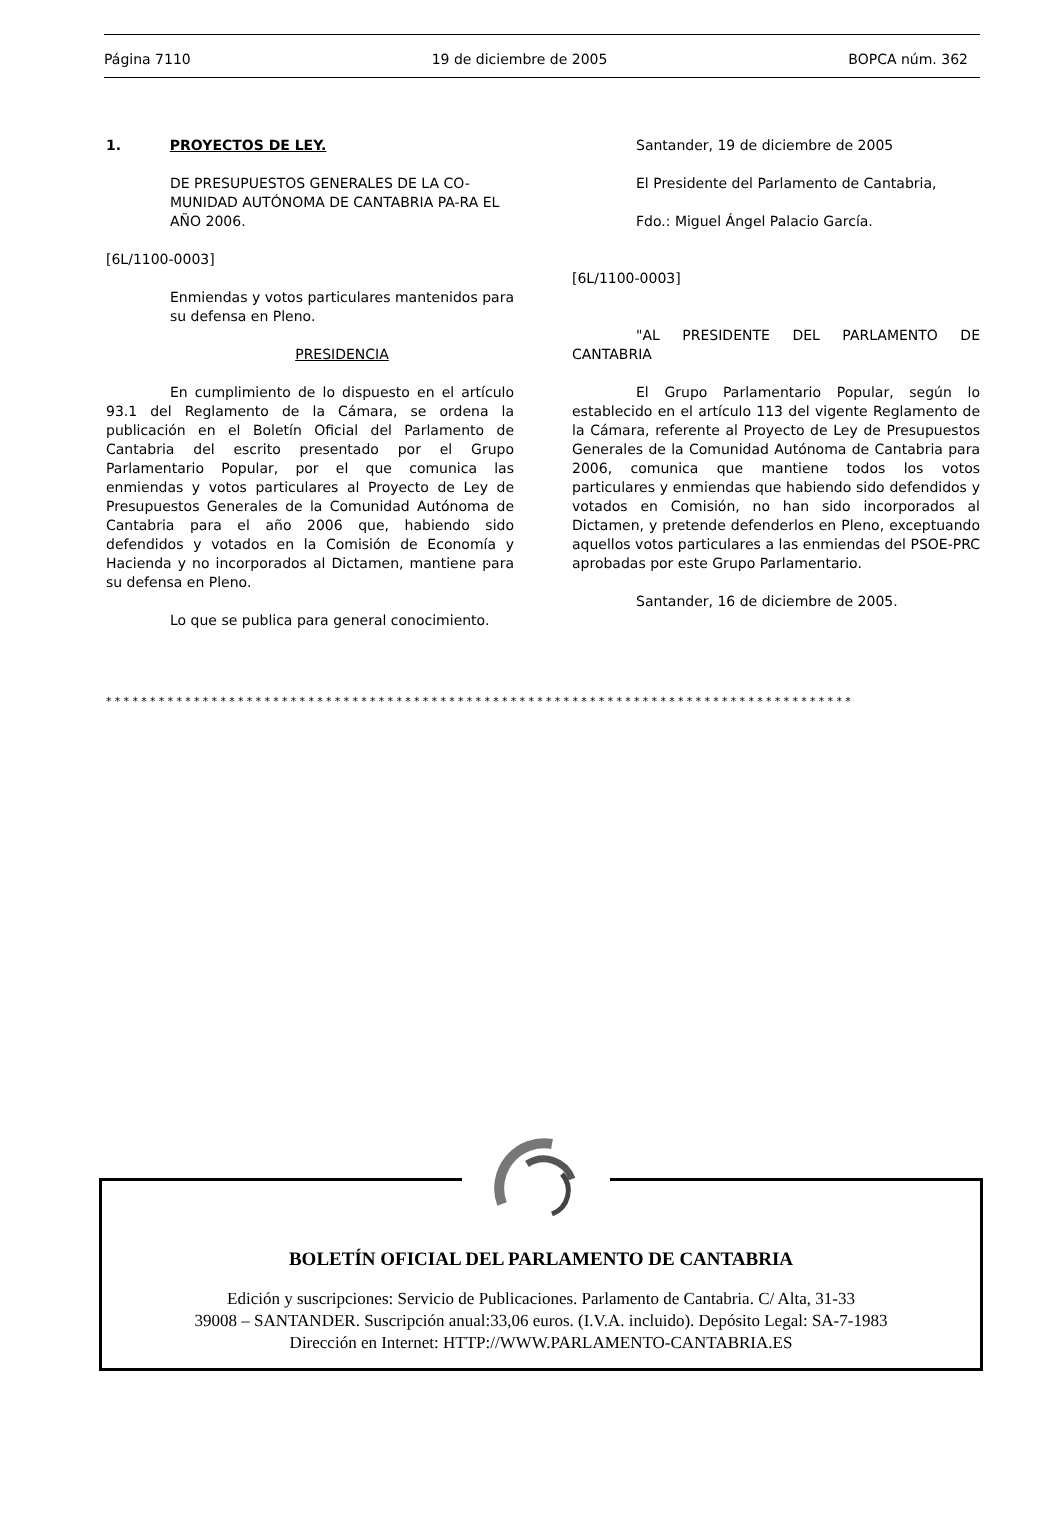Página 7110 19 de diciembre de 2005 BOPCA núm. 362
1. PROYECTOS DE LEY.
DE PRESUPUESTOS GENERALES DE LA CO-MUNIDAD AUTÓNOMA DE CANTABRIA PA-RA EL AÑO 2006.
[6L/1100-0003]
Enmiendas y votos particulares mantenidos para su defensa en Pleno.
PRESIDENCIA
En cumplimiento de lo dispuesto en el artículo 93.1 del Reglamento de la Cámara, se ordena la publicación en el Boletín Oficial del Parlamento de Cantabria del escrito presentado por el Grupo Parlamentario Popular, por el que comunica las enmiendas y votos particulares al Proyecto de Ley de Presupuestos Generales de la Comunidad Autónoma de Cantabria para el año 2006 que, habiendo sido defendidos y votados en la Comisión de Economía y Hacienda y no incorporados al Dictamen, mantiene para su defensa en Pleno.
Lo que se publica para general conocimiento.
Santander, 19 de diciembre de 2005
El Presidente del Parlamento de Cantabria,
Fdo.: Miguel Ángel Palacio García.
[6L/1100-0003]
"AL PRESIDENTE DEL PARLAMENTO DE CANTABRIA
El Grupo Parlamentario Popular, según lo establecido en el artículo 113 del vigente Reglamento de la Cámara, referente al Proyecto de Ley de Presupuestos Generales de la Comunidad Autónoma de Cantabria para 2006, comunica que mantiene todos los votos particulares y enmiendas que habiendo sido defendidos y votados en Comisión, no han sido incorporados al Dictamen, y pretende defenderlos en Pleno, exceptuando aquellos votos particulares a las enmiendas del PSOE-PRC aprobadas por este Grupo Parlamentario.
Santander, 16 de diciembre de 2005.
*************************************************************************************
BOLETÍN OFICIAL DEL PARLAMENTO DE CANTABRIA
Edición y suscripciones: Servicio de Publicaciones. Parlamento de Cantabria. C/ Alta, 31-33
39008 – SANTANDER. Suscripción anual:33,06 euros. (I.V.A. incluido). Depósito Legal: SA-7-1983
Dirección en Internet: HTTP://WWW.PARLAMENTO-CANTABRIA.ES